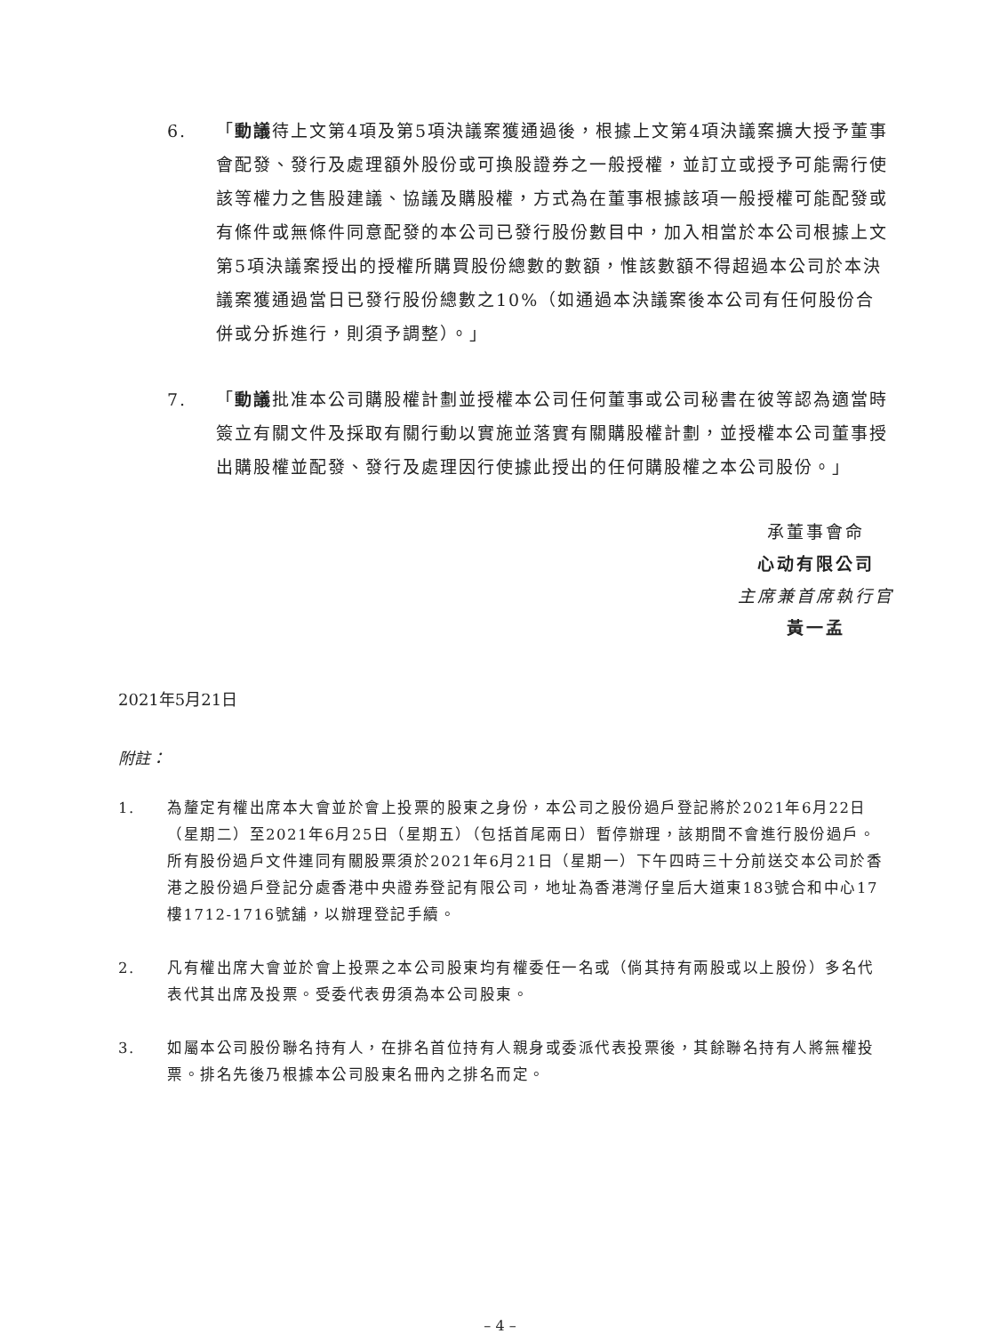6. 「動議待上文第4項及第5項決議案獲通過後，根據上文第4項決議案擴大授予董事會配發、發行及處理額外股份或可換股證券之一般授權，並訂立或授予可能需行使該等權力之售股建議、協議及購股權，方式為在董事根據該項一般授權可能配發或有條件或無條件同意配發的本公司已發行股份數目中，加入相當於本公司根據上文第5項決議案授出的授權所購買股份總數的數額，惟該數額不得超過本公司於本決議案獲通過當日已發行股份總數之10%（如通過本決議案後本公司有任何股份合併或分拆進行，則須予調整）。」
7. 「動議批准本公司購股權計劃並授權本公司任何董事或公司秘書在彼等認為適當時簽立有關文件及採取有關行動以實施並落實有關購股權計劃，並授權本公司董事授出購股權並配發、發行及處理因行使據此授出的任何購股權之本公司股份。」
承董事會命
心动有限公司
主席兼首席執行官
黃一孟
2021年5月21日
附註：
1. 為釐定有權出席本大會並於會上投票的股東之身份，本公司之股份過戶登記將於2021年6月22日（星期二）至2021年6月25日（星期五）（包括首尾兩日）暫停辦理，該期間不會進行股份過戶。所有股份過戶文件連同有關股票須於2021年6月21日（星期一）下午四時三十分前送交本公司於香港之股份過戶登記分處香港中央證券登記有限公司，地址為香港灣仔皇后大道東183號合和中心17樓1712-1716號舖，以辦理登記手續。
2. 凡有權出席大會並於會上投票之本公司股東均有權委任一名或（倘其持有兩股或以上股份）多名代表代其出席及投票。受委代表毋須為本公司股東。
3. 如屬本公司股份聯名持有人，在排名首位持有人親身或委派代表投票後，其餘聯名持有人將無權投票。排名先後乃根據本公司股東名冊內之排名而定。
– 4 –